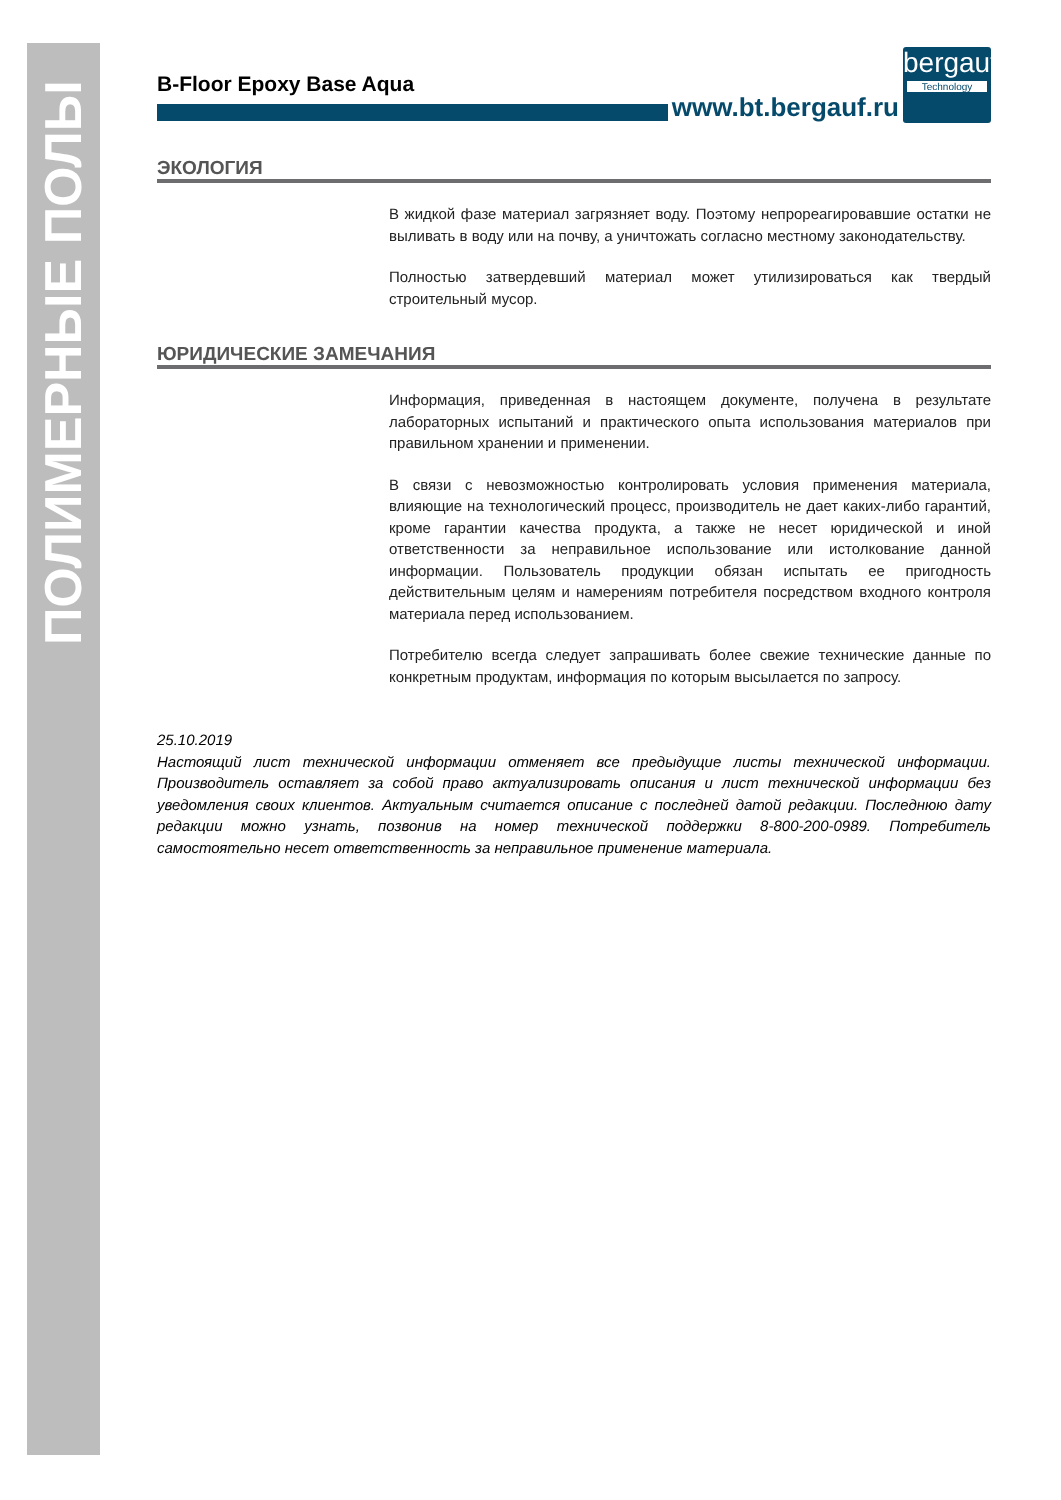ПОЛИМЕРНЫЕ ПОЛЫ
B-Floor Epoxy Base Aqua
www.bt.bergauf.ru
bergauf
Technology
ЭКОЛОГИЯ
В жидкой фазе материал загрязняет воду. Поэтому непрореагировавшие остатки не выливать в воду или на почву, а уничтожать согласно местному законодательству.
Полностью затвердевший материал может утилизироваться как твердый строительный мусор.
ЮРИДИЧЕСКИЕ ЗАМЕЧАНИЯ
Информация, приведенная в настоящем документе, получена в результате лабораторных испытаний и практического опыта использования материалов при правильном хранении и применении.
В связи с невозможностью контролировать условия применения материала, влияющие на технологический процесс, производитель не дает каких-либо гарантий, кроме гарантии качества продукта, а также не несет юридической и иной ответственности за неправильное использование или истолкование данной информации. Пользователь продукции обязан испытать ее пригодность действительным целям и намерениям потребителя посредством входного контроля материала перед использованием.
Потребителю всегда следует запрашивать более свежие технические данные по конкретным продуктам, информация по которым высылается по запросу.
25.10.2019
Настоящий лист технической информации отменяет все предыдущие листы технической информации. Производитель оставляет за собой право актуализировать описания и лист технической информации без уведомления своих клиентов. Актуальным считается описание с последней датой редакции. Последнюю дату редакции можно узнать, позвонив на номер технической поддержки 8-800-200-0989. Потребитель самостоятельно несет ответственность за неправильное применение материала.